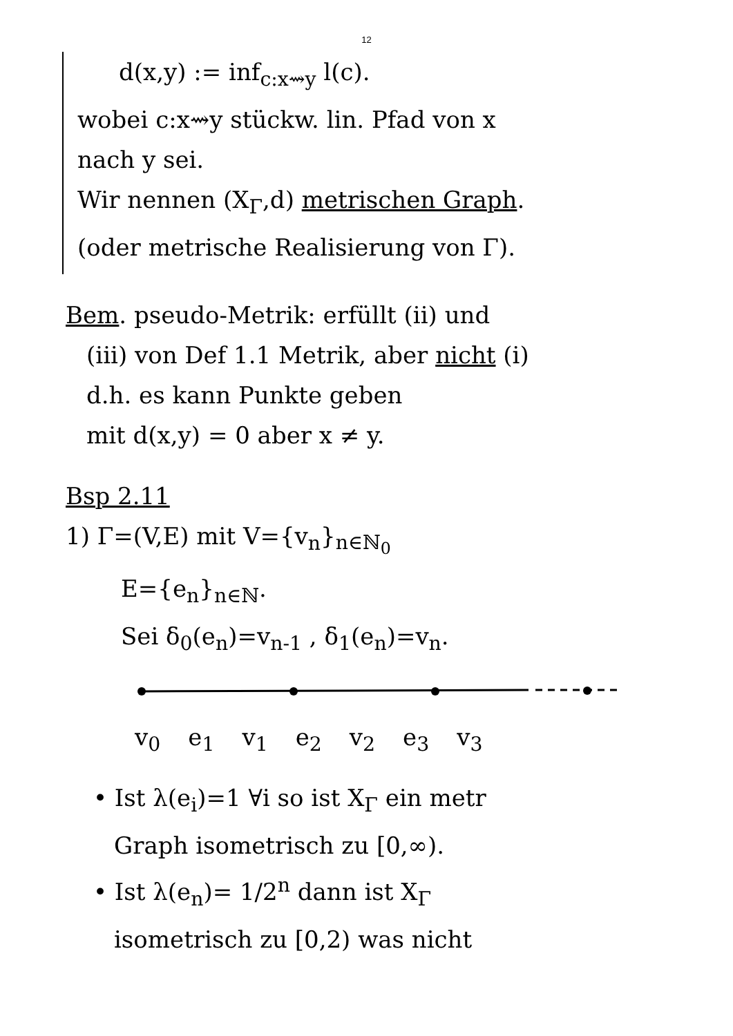12
d(x,y) := inf<sub>c:x⇝y</sub> l(c).
wobei c:x⇝y stückw. lin. Pfad von x
nach y sei.
Wir nennen (X<sub>Γ</sub>,d) metrischen Graph.
(oder metrische Realisierung von Γ).
Bem. pseudo-Metrik: erfüllt (ii) und
(iii) von Def 1.1 Metrik, aber nicht (i)
d.h. es kann Punkte geben
mit d(x,y) = 0 aber x ≠ y.
Bsp 2.11
1) Γ=(V,E) mit V={v<sub>n</sub>}<sub>n∈ℕ<sub>0</sub></sub>
E={e<sub>n</sub>}<sub>n∈ℕ</sub>.
Sei δ<sub>0</sub>(e<sub>n</sub>)=v<sub>n-1</sub> , δ<sub>1</sub>(e<sub>n</sub>)=v<sub>n</sub>.
v<sub>0</sub> e<sub>1</sub> v<sub>1</sub> e<sub>2</sub> v<sub>2</sub> e<sub>3</sub> v<sub>3</sub>
• Ist λ(e<sub>i</sub>)=1 ∀i so ist X<sub>Γ</sub> ein metr
Graph isometrisch zu [0,∞).
• Ist λ(e<sub>n</sub>)= 1/2<sup>n</sup> dann ist X<sub>Γ</sub>
isometrisch zu [0,2) was nicht